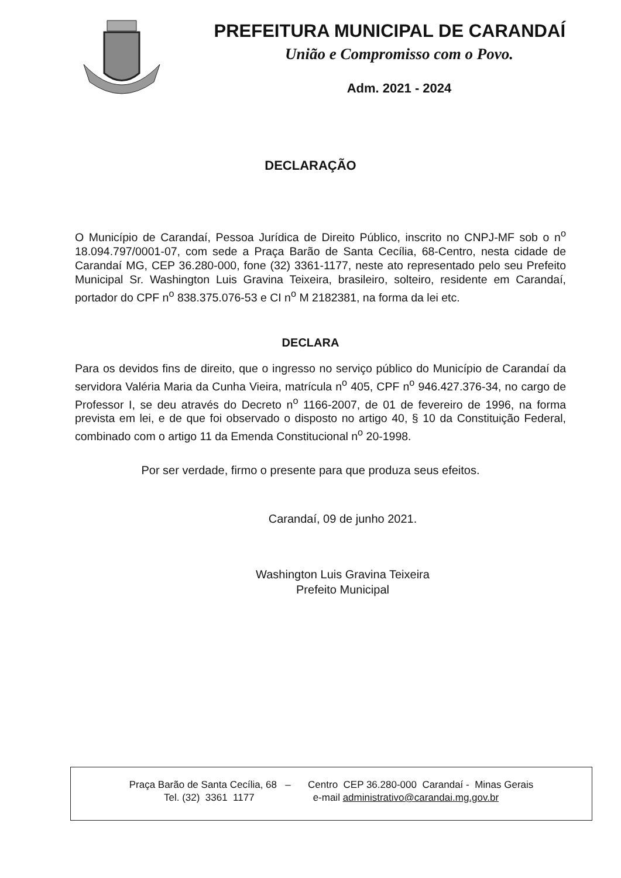PREFEITURA MUNICIPAL DE CARANDAÍ
União e Compromisso com o Povo.
Adm. 2021 - 2024
DECLARAÇÃO
O Município de Carandaí, Pessoa Jurídica de Direito Público, inscrito no CNPJ-MF sob o n<sup>o</sup> 18.094.797/0001-07, com sede a Praça Barão de Santa Cecília, 68-Centro, nesta cidade de Carandaí MG, CEP 36.280-000, fone (32) 3361-1177, neste ato representado pelo seu Prefeito Municipal Sr. Washington Luis Gravina Teixeira, brasileiro, solteiro, residente em Carandaí, portador do CPF n<sup>o</sup> 838.375.076-53 e CI n<sup>o</sup> M 2182381, na forma da lei etc.
DECLARA
Para os devidos fins de direito, que o ingresso no serviço público do Município de Carandaí da servidora Valéria Maria da Cunha Vieira, matrícula n<sup>o</sup> 405, CPF n<sup>o</sup> 946.427.376-34, no cargo de Professor I, se deu através do Decreto n<sup>o</sup> 1166-2007, de 01 de fevereiro de 1996, na forma prevista em lei, e de que foi observado o disposto no artigo 40, § 10 da Constituição Federal, combinado com o artigo 11 da Emenda Constitucional n<sup>o</sup> 20-1998.
Por ser verdade, firmo o presente para que produza seus efeitos.
Carandaí, 09 de junho 2021.
Washington Luis Gravina Teixeira
Prefeito Municipal
Praça Barão de Santa Cecília, 68 – Centro CEP 36.280-000 Carandaí - Minas Gerais
Tel. (32) 3361 1177 e-mail administrativo@carandai.mg.gov.br